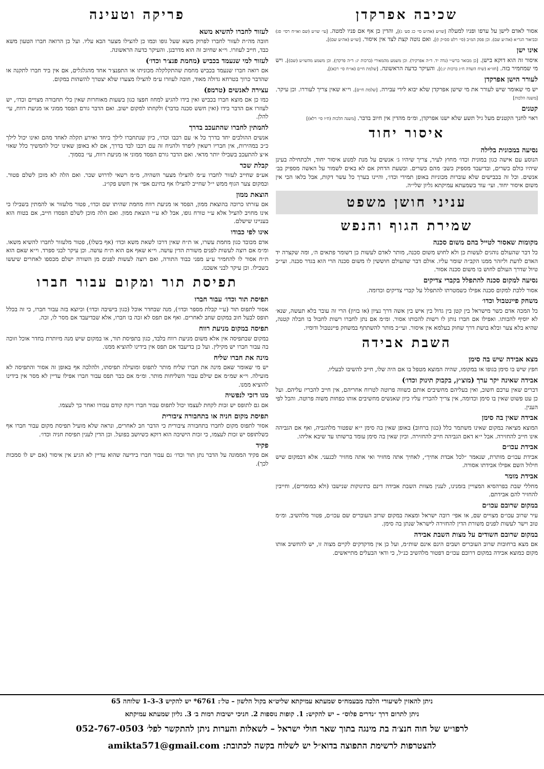שכיבה אפרקדן
אסור לאדם לישן על ערפו ופניו למעלה [שו״ע (אה״ע סי׳ כג סע׳ ג)], והדין כן אף אם פניו למטה. [עי׳ שו״ע (שם ואו״ח רסי׳ סג) ובביאור הגר״א (אה״ע שם). וכן פסק המ״ב (סי׳ רלט סס״ק ו)]. ואם נוטה קצת לצד אין איסור. [שו״ע (אה״ע שם)].
אינו ישן
איסור זה הוא דוקא בישן. [כן מבואר ברש״י (נדה יד. ד״ה אפרקיד). וכן משמע מהמאירי (ברכות יג: ד״ה פרקדן). וכן משמע מהשו״ע (שם)]. ויש מי שמחמיר בזה. [חזו״א (שיח השדה ח״ג ברכות יג:)]. והעיקר כדעה הראשונה. [שלמת חיים (או״ח סי׳ רכא)].
לעורר הישן אפרקדן
יש מי שאומר שיש לעורר את מי שישן אפרקדן שלא יבוא לידי עבירה. [שלמת חיים]. וי״א שאין צריך לעוררו. וכן עיקר. [משנה הלכות]
קטנים
ראוי לחנך הקטנים מעל גיל תשע שלא ישנו אפרקדן, ומ״מ מהדין אין חיוב בדבר. [משנה הלכות (ח״ו סי׳ רלא)]
איסור יחוד
נסיעה במכונית בלילה
הנוסע עם אישה כגון במונית וכדו׳ מחוץ לעיר, צריך שיהיו ג׳ אנשים על מנת למנוע איסור יחוד, ולכתחילה בעינן שיהיו כולם כשרים, ובדיעבד מספיק כשב׳ מהם כשרים. ובשעת הדחק אם לא באים לשמור על האשה מספיק בב׳ אנשים. וכל זה בכבישים שלא עוברות מכוניות באופן תמידי וכדו׳, והיינו בערך כל עשר דקות, אבל בלאו הכי אין משום איסור יחוד. ועי׳ עוד בשמעתא עמיקתא גליון שלי״ה.
עניני חושן משפט
שמירת הגוף והנפש
מקומות שאסור לטייל בהם משום סכנה
כל דבר שהעולם נוהגים לעשות כן ולא לחוש משום סכנה, מותר לאדם לעשות כן דשומר פתאים ה׳, ומה שקצרה יד האדם לדעת וליזהר ממנו הקב״ה שומר עליו. אולם דבר שהעולם חוששין לו משום סכנה הרי הוא בגדר סכנה. ועי״כ טיול שדרך העולם לחוש בו משום סכנה אסור.
נסיעה למקום סכנה להתפלל בקברי צדיקים
אסור ללכת למקום סכנה אפילו כשמטרתו להתפלל על קברי צדיקים וכדומה.
משחק פיינטבול וכדו׳
כל המכה אדם כשר מישראל בין קטן בין גדול בין איש בין אשה דרך נציון (או בזיון) הרי זה עובר בלא תעשה, שנא׳ לא יוסיף להכותו. ואפילו אם חברו נותן לו רשות להכותו אסור. ומ״מ אם נתן לחברו רשות לחבול בו חבלה קטנה, שהיא בלא צער ובלא בושת דרך שחוק בעלמא אין איסור. ועי״כ מותר להשתתף במשחק פיינטבול ודומיו.
השבת אבידה
מצא אבידה שיש בה סימן
חפץ שיש בו סימן בגופו או במקומו, שהיה המוצא מטפל בו אם היה שלו, חייב להשיבו לבעליו.
אבידה שאינה יקר ערך (מוצ׳ץ, בקבוק תינוק וכדו׳)
דברים שאין ערכם חשוב, ואין בעליהם מחשיבים אותם כשווה פרוטה לטרוח אחריהם, אין חייב להכריז עליהם. ועל כן עט פשוט שאין בו סימן וכדומה, אין צריך להכריז עליו כיון שאנשים מחשיבים אותו כפחות משוה פרוטה. והכל לפי הענין.
אבידה שאין בה סימן
המוצא מציאה במקום שאינו משתמר כלל (כגון ברחוב) באופן שאין בה סימן י״א שפטור מלהגביה, ואף אם הגביהה אינו חייב להחזירה. אבל י״א דאם הגביהה חייב להחזירה. וכיון שאין בה סימן עומד ברשותו עד שיבא אליהו.
אבידת עכו״ם
אבידת עכו״ם מותרת, שנאמר ״לכל אבדת אחיך״, לאחיך אתה מחזיר ואי אתה מחזיר לכנעני. אלא דבמקום שיש חילול השם אפילו אבידתו אסורה.
אבידת מומר
מחללי שבת בפרהסיא המצויין בזמנינו, לענין מצוות השבת אבידה דינם כתינוקות שנישבו (ולא כמומרים), וחייבין להחזיר להם אבידתם.
במקום שרובם עכו״ם
עיר שרוב עכו״ם מצויים שם, או אפי׳ רובה ישראל ומצאה במקום שרוב העוברים שם עכו״ם, פטור מלהשיב. ומ״מ טוב וישר לעשות לפנים משורת הדין להחזירה לישראל שנתן בה סימן.
במקום שרובם חשודים על מצות השבת אבידה
אם מצא ברחובות שרוב העוברים ושבים הינם אינם שות״מ, ועל כן אין מדקדקים לקיים מצוה זו, יש להחשיב אותו מקום כמוצא אבידה במקום דרובם עכו״ם דפטור מלהשיב כנ״ל, כי ודאי הבעלים מתייאשים.
פריקה וטעינה
לעזור לחברו להשיא משא
חובה מה״ת לעזור לחברו לפרוק משא שעל גופו וכמו כן להצילו מצער הבא עליו. ועל כן הרואה חברו הטעון משא כבד, חייב לעוזרו. וי״א שחיוב זה הוא מדרבנן. והעיקר כדעה הראשונה.
לעזור למי שנעמד בכביש (מחמת פנצ׳ר וכדו׳)
אם רואה חברו שנעמד בכביש מחמת שהתקלקלה מכוניתו או התפנצ׳ר אחד מהגלגלים, אם אין ביד חברו לתקנה או שהדבר כרוך בטרחא גדולה מאוד, חובה לעוזרו ע״מ להצילו מצערו שלא יצטרך להשהות במקום.
עצירה לאנשים (טרמפ)
כמו כן אם מוצא חברו בכביש ואין בידו להגיע למחוז חפצו כגון בשעות מאוחרות שאין כלי תחבורה מצויים וכדו׳, יש לעוזרו אם הדבר בידו (ואין חשש סכנה בדבר) ולקחתו למקום ישוב. ואם הדבר גורם הפסד ממוני או מניעת רווח, עי׳ להלן.
להמתין לחברו שהתעכב בדרך
אנשים ההולכים יחד בדרך כל א׳ עם רכבו וכדו׳, כיון שנתחברו לילך ביחד ואירע תקלה לאחד מהם ואינו יכול לילך כ״כ במהירות, אין חבריו רשאין ליפרד ולהניח זה עם רכבו לבד בדרך, אם לא באופן שאינו יכול להמשיך כלל שאזי א״צ להתעכב בשבילו יותר מדאי. ואם הדבר גורם הפסד ממוני או מניעת רווח, עי׳ בסמוך.
קבלת שכר
אע״פ שחייב לעזור לחברו ע״מ להצילו מצער השהיה, מ״מ רשאי לדרוש שכר. ואם הלה לא מוכן לשלם פטור. ובמקום צער הגוף ממש י״ל שחייב להצילו אף בחינם אפי׳ אין חשש פקו״נ.
הוצאת ממון
אם עזרתו כרוכה בהוצאת ממון, הפסד או מניעת רווח מחמת שהיתו שם וכדו׳, פטור מלעזור או להמתין בשבילו כי אינו מחויב להציל אלא ע״י טורח גופו, אבל לא ע״י הוצאת ממון. ואם הלה מוכן לשלם הפסדו חייב, אם בטוח הוא בעניינו שישלם.
אינו לפי כבודו
אדם מכובד כגון מחמת עשרו, או ת״ח שאין דרכו לשאת משא וכדו׳ (אף בשלו), פטור מלעזור לחברו להשיא משאו. ומ״מ אם רוצה לעשות לפנים משורת הדין עושה. וי״א שאף אם הוא ת״ח עושה. וכן עיקר לבני ספרד. וי״א שאם הוא ת״ח אסור לו להחמיר ע״ע מפני כבוד התורה, ואם רוצה לעשות לפנים מן השורה ישלם מכספו לאחרים שיעשו בשבילו. וכן עיקר לבני אשכנז.
תפיסת תור ומקום עבור חברו
תפיסת תור וכדו׳ עבור חברו
אסור לתפוס תור (ע״י קבלת מספר וכדו׳), מנה שבחדר אוכל (כגון בישיבה וכדו׳) וכיוצא בזה עבור חברו, כי זה בכלל תופס לבעל חוב במקום שחב לאחרים. ואף אם תפס לא זכה בו חברו, אלא שבדיעבד אם מסר לו, זכה.
תפיסה במקום מניעת רווח
במקום שבתפיסה אין אלא משום מניעת רווח בלבד, כגון בתפיסת תור, או במקום שיש מנה מיותרת בחדר אוכל וזוכה בה עבור חברו יש מקילין. ועל כן בדיעבד אם תפס אין בידינו להוציא ממנו.
מינה את חברו שליח
יש מי שאומר שאם מינה את חברו שליח מותר לתפוס ומועילה תפיסתו, ולהלכה אף באופן זה אסור והתפיסה לא מועילה. וי״א שמ״מ אם שילם עבור השליחות מותר. ומ״מ אם כבר תפס עבור חברו אפילו עדיין לא מסר אין בידינו להוציא ממנו.
מגו דזכי לנפשיה
אם גם לתופס יש זכות לקחת לעצמו יכול לתפוס עבור חברו ויקח קודם עבורו ואחר כך לעצמו.
תפיסת מקום חניה או בתחבורה ציבורית
אסור לתפוס מקום לחברו בתחבורה ציבורית כי הדבר חב לאחרים, ונראה שלא מועיל תפיסת מקום עבור חברו אף כשלתופס יש זכות לעצמו, כי זכות הישיבה הוא דוקא כשיושב בפועל. וכן הדין לענין תפיסת חניה וכדו׳.
פקיד
אם פקיד הממונה על הדבר נתן תור וכדו׳ גם עבור חברו בידיעה שהוא עדיין לא הגיע אין איסור (אם יש לו סמכות לכך).
ניתן להאזין לשיעורי הלכה מבעמח״ס שמעתא עמיקתא שליט״א בקול הלשון – טל׳: 6761* יש להקיש 3–3–1 שלוחה 65
ניתן לתרום דרך ״נדרים פלוס״ – יש להקיש: 1. קופות נוספות 2. חניכי ישיבות רמות ב׳ 3. גליון שמעתא עמיקתא
לרפו״ש של חוה חנצ׳ה בת מינגה בתוך שאר חולי ישראל – לשאלות והערות ניתן להתקשר לפל׳ 052-767-0503
להצטרפות לרשימת התפוצה בדוא״ל יש לשלוח בקשה לכתובת: amikta571@gmail.com